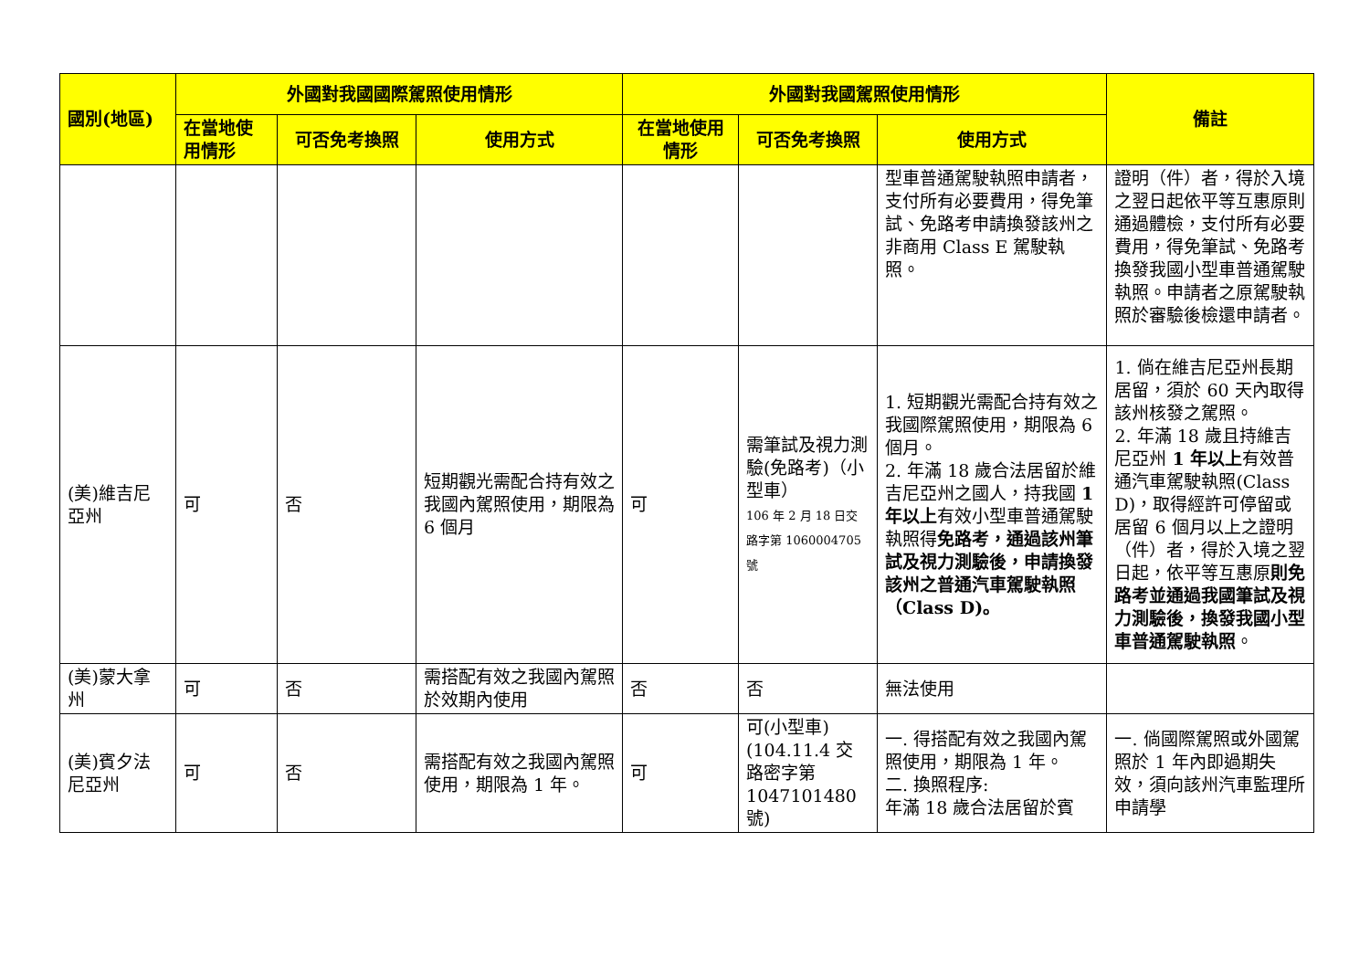| 國別(地區) | 外國對我國國際駕照使用情形 | | | 外國對我國駕照使用情形 | | | 備註 |
| --- | --- | --- | --- | --- | --- | --- | --- |
| | 在當地使用情形 | 可否免考換照 | 使用方式 | 在當地使用情形 | 可否免考換照 | 使用方式 | |
| | | | | | | 型車普通駕駛執照申請者，支付所有必要費用，得免筆試、免路考申請換發該州之非商用 Class E 駕駛執照。 | 證明（件）者，得於入境之翌日起依平等互惠原則通過體檢，支付所有必要費用，得免筆試、免路考換發我國小型車普通駕駛執照。申請者之原駕駛執照於審驗後檢還申請者。 |
| (美)維吉尼亞州 | 可 | 否 | 短期觀光需配合持有效之我國內駕照使用，期限為 6 個月 | 可 | 需筆試及視力測驗(免路考)（小型車） 106 年 2 月 18 日交路字第 1060004705 號 | 1. 短期觀光需配合持有效之我國際駕照使用，期限為 6 個月。 2. 年滿 18 歲合法居留於維吉尼亞州之國人，持我國 1 年以上 有效小型車普通駕駛執照得 免路考，通過該州筆試及視力測驗後，申請換發該州之普通汽車駕駛執照（Class D)。 | 1. 倘在維吉尼亞州長期居留，須於 60 天內取得該州核發之駕照。 2. 年滿 18 歲且持維吉尼亞州 1 年以上 有效普通汽車駕駛執照(Class D)，取得經許可停留或居留 6 個月以上之證明（件）者，得於入境之翌日起，依平等互惠原 則免路考並通過我國筆試及視力測驗後，換發我國小型車普通駕駛執照 。 |
| (美)蒙大拿州 | 可 | 否 | 需搭配有效之我國內駕照於效期內使用 | 否 | 否 | 無法使用 | |
| (美)賓夕法尼亞州 | 可 | 否 | 需搭配有效之我國內駕照使用，期限為 1 年。 | 可 | 可(小型車)(104.11.4 交路密字第 1047101480 號) | 一. 得搭配有效之我國內駕照使用，期限為 1 年。 二. 換照程序: 年滿 18 歲合法居留於賓 | 一. 倘國際駕照或外國駕照於 1 年內即過期失效，須向該州汽車監理所申請學 |